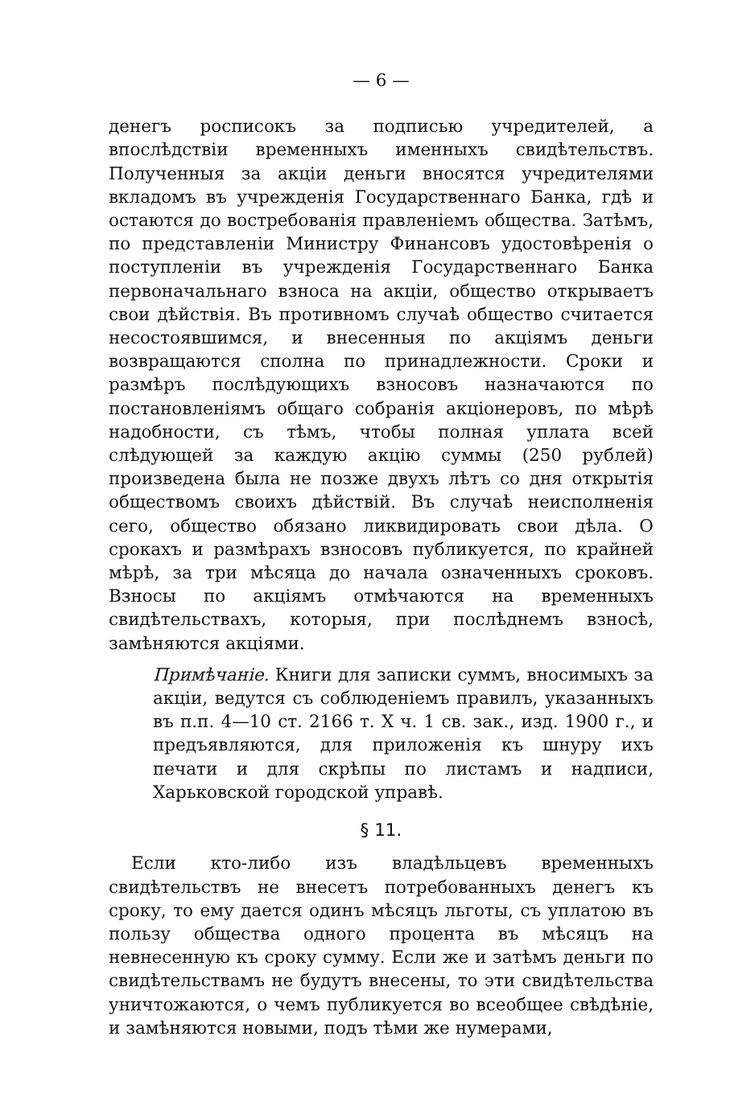— 6 —
денегъ росписокъ за подписью учредителей, а впослѣдствіи временныхъ именныхъ свидѣтельствъ. Полученныя за акціи деньги вносятся учредителями вкладомъ въ учрежденія Государственнаго Банка, гдѣ и остаются до востребованія правленіемъ общества. Затѣмъ, по представленіи Министру Финансовъ удостовѣренія о поступленіи въ учрежденія Государственнаго Банка первоначальнаго взноса на акціи, общество открываетъ свои дѣйствія. Въ противномъ случаѣ общество считается несостоявшимся, и внесенныя по акціямъ деньги возвращаются сполна по принадлежности. Сроки и размѣръ послѣдующихъ взносовъ назначаются по постановленіямъ общаго собранія акціонеровъ, по мѣрѣ надобности, съ тѣмъ, чтобы полная уплата всей слѣдующей за каждую акцію суммы (250 рублей) произведена была не позже двухъ лѣтъ со дня открытія обществомъ своихъ дѣйствій. Въ случаѣ неисполненія сего, общество обязано ликвидировать свои дѣла. О срокахъ и размѣрахъ взносовъ публикуется, по крайней мѣрѣ, за три мѣсяца до начала означенныхъ сроковъ. Взносы по акціямъ отмѣчаются на временныхъ свидѣтельствахъ, которыя, при послѣднемъ взносѣ, замѣняются акціями.
Примѣчаніе. Книги для записки суммъ, вносимыхъ за акціи, ведутся съ соблюденіемъ правилъ, указанныхъ въ п.п. 4—10 ст. 2166 т. X ч. 1 св. зак., изд. 1900 г., и предъявляются, для приложенія къ шнуру ихъ печати и для скрѣпы по листамъ и надписи, Харьковской городской управѣ.
§ 11.
Если кто-либо изъ владѣльцевъ временныхъ свидѣтельствъ не внесетъ потребованныхъ денегъ къ сроку, то ему дается одинъ мѣсяцъ льготы, съ уплатою въ пользу общества одного процента въ мѣсяцъ на невнесенную къ сроку сумму. Если же и затѣмъ деньги по свидѣтельствамъ не будутъ внесены, то эти свидѣтельства уничтожаются, о чемъ публикуется во всеобщее свѣдѣніе, и замѣняются новыми, подъ тѣми же нумерами,